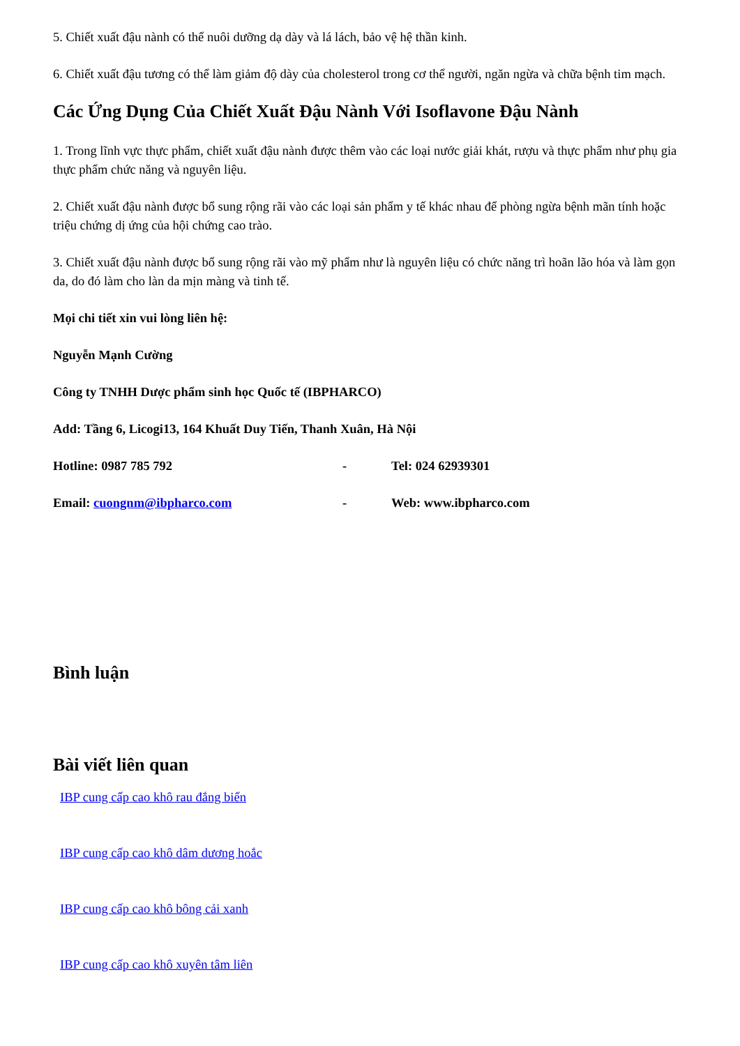5. Chiết xuất đậu nành có thể nuôi dưỡng dạ dày và lá lách, bảo vệ hệ thần kinh.
6. Chiết xuất đậu tương có thể làm giảm độ dày của cholesterol trong cơ thể người, ngăn ngừa và chữa bệnh tim mạch.
Các Ứng Dụng Của Chiết Xuất Đậu Nành Với Isoflavone Đậu Nành
1. Trong lĩnh vực thực phẩm, chiết xuất đậu nành được thêm vào các loại nước giải khát, rượu và thực phẩm như phụ gia thực phẩm chức năng và nguyên liệu.
2. Chiết xuất đậu nành được bổ sung rộng rãi vào các loại sản phẩm y tế khác nhau để phòng ngừa bệnh mãn tính hoặc triệu chứng dị ứng của hội chứng cao trào.
3. Chiết xuất đậu nành được bổ sung rộng rãi vào mỹ phẩm như là nguyên liệu có chức năng trì hoãn lão hóa và làm gọn da, do đó làm cho làn da mịn màng và tinh tế.
Mọi chi tiết xin vui lòng liên hệ:
Nguyễn Mạnh Cường
Công ty TNHH Dược phẩm sinh học Quốc tế (IBPHARCO)
Add: Tầng 6, Licogi13, 164 Khuất Duy Tiến, Thanh Xuân, Hà Nội
Hotline: 0987 785 792 - Tel: 024 62939301
Email: cuongnm@ibpharco.com - Web: www.ibpharco.com
Bình luận
Bài viết liên quan
IBP cung cấp cao khô rau đắng biển
IBP cung cấp cao khô dâm dương hoắc
IBP cung cấp cao khô bông cải xanh
IBP cung cấp cao khô xuyên tâm liên